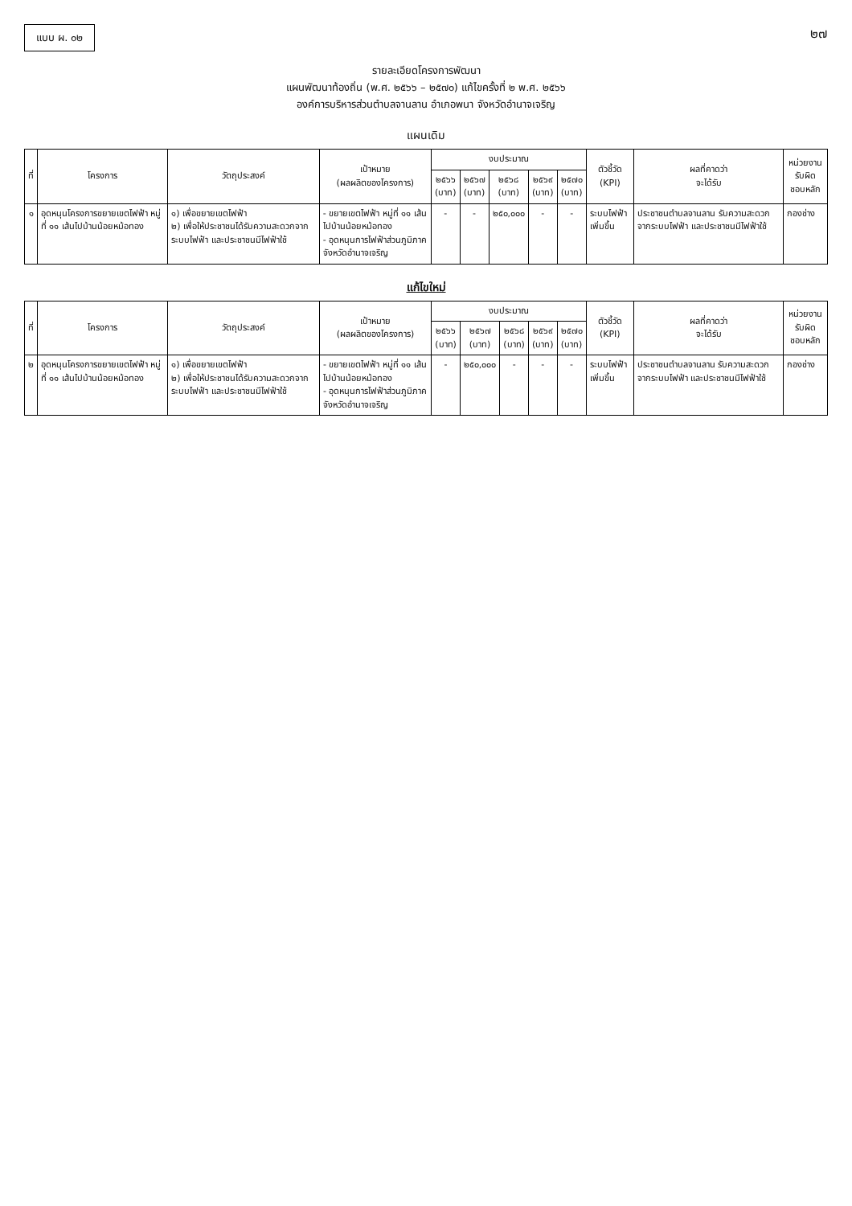แบบ ผ. ๐๒
๒๗
รายละเอียดโครงการพัฒนา
แผนพัฒนาท้องถิ่น (พ.ศ. ๒๕๖๖ – ๒๕๗๐) แก้ไขครั้งที่ ๒ พ.ศ. ๒๕๖๖
องค์การบริหารส่วนตำบลจานลาน อำเภอพนา จังหวัดอำนาจเจริญ
แผนเดิม
| ที่ | โครงการ | วัตถุประสงค์ | เป้าหมาย (ผลผลิตของโครงการ) | งบประมาณ | | | | | ตัวชี้วัด (KPI) | ผลที่คาดว่า จะได้รับ | หน่วยงานรับผิด ชอบหลัก |
| --- | --- | --- | --- | --- | --- | --- | --- | --- | --- | --- | --- |
| | | | | ๒๕๖๖ (บาท) | ๒๕๖๗ (บาท) | ๒๕๖๘ (บาท) | ๒๕๖๙ (บาท) | ๒๕๗๐ (บาท) | | | |
| ๑ | อุดหนุนโครงการขยายเขตไฟฟ้า หมู่ที่ ๑๑ เส้นไปบ้านน้อยหม้อทอง | ๑) เพื่อขยายเขตไฟฟ้า ๒) เพื่อให้ประชาชนได้รับความสะดวกจากระบบไฟฟ้า และประชาชนมีไฟฟ้าใช้ | - ขยายเขตไฟฟ้า หมู่ที่ ๑๑ เส้นไปบ้านน้อยหม้อทอง - อุดหนุนการไฟฟ้าส่วนภูมิภาคจังหวัดอำนาจเจริญ | - | - | ๒๕๐,๐๐๐ | - | - | ระบบไฟฟ้าเพิ่มขึ้น | ประชาชนตำบลจานลาน รับความสะดวกจากระบบไฟฟ้า และประชาชนมีไฟฟ้าใช้ | กองช่าง |
แก้ไขใหม่
| ที่ | โครงการ | วัตถุประสงค์ | เป้าหมาย (ผลผลิตของโครงการ) | งบประมาณ | | | | | ตัวชี้วัด (KPI) | ผลที่คาดว่า จะได้รับ | หน่วยงานรับผิด ชอบหลัก |
| --- | --- | --- | --- | --- | --- | --- | --- | --- | --- | --- | --- |
| | | | | ๒๕๖๖ (บาท) | ๒๕๖๗ (บาท) | ๒๕๖๘ (บาท) | ๒๕๖๙ (บาท) | ๒๕๗๐ (บาท) | | | |
| ๒ | อุดหนุนโครงการขยายเขตไฟฟ้า หมู่ที่ ๑๑ เส้นไปบ้านน้อยหม้อทอง | ๑) เพื่อขยายเขตไฟฟ้า ๒) เพื่อให้ประชาชนได้รับความสะดวกจากระบบไฟฟ้า และประชาชนมีไฟฟ้าใช้ | - ขยายเขตไฟฟ้า หมู่ที่ ๑๑ เส้นไปบ้านน้อยหม้อทอง - อุดหนุนการไฟฟ้าส่วนภูมิภาคจังหวัดอำนาจเจริญ | - | ๒๕๐,๐๐๐ | - | - | - | ระบบไฟฟ้าเพิ่มขึ้น | ประชาชนตำบลจานลาน รับความสะดวกจากระบบไฟฟ้า และประชาชนมีไฟฟ้าใช้ | กองช่าง |